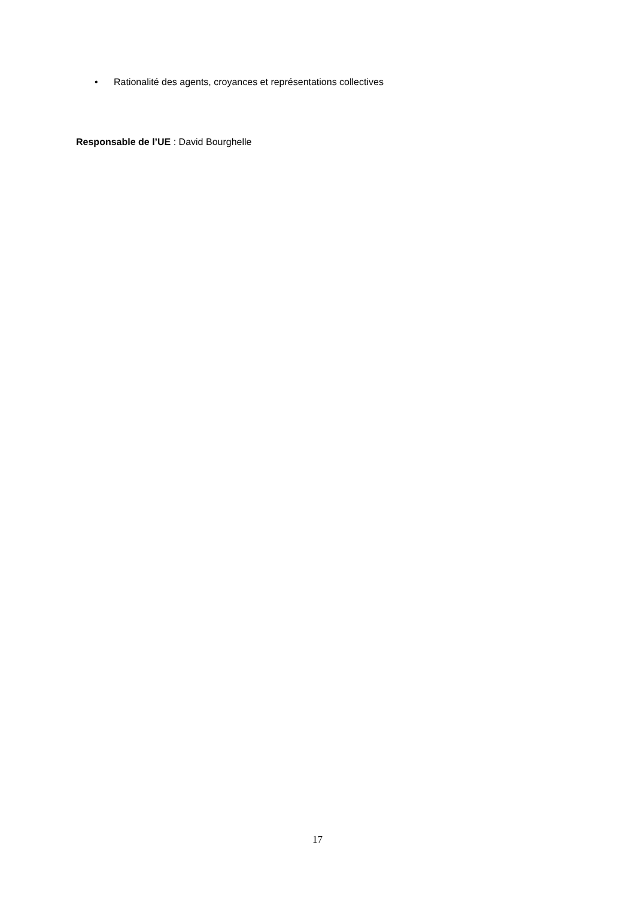• Rationalité des agents, croyances et représentations collectives
Responsable de l’UE : David Bourghelle
17